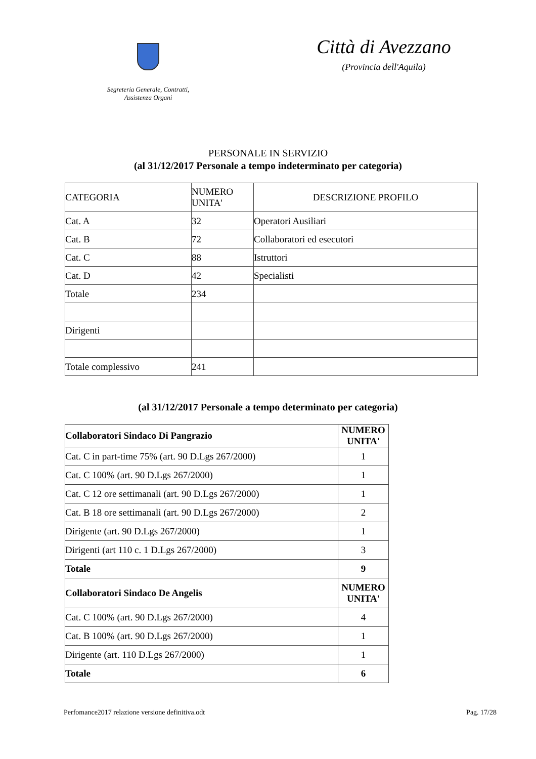Segreteria Generale, Contratti,
Assistenza Organi
Città di Avezzano
(Provincia dell'Aquila)
PERSONALE IN SERVIZIO
(al 31/12/2017 Personale a tempo indeterminato per categoria)
| CATEGORIA | NUMERO UNITA' | DESCRIZIONE PROFILO |
| Cat. A | 32 | Operatori Ausiliari |
| Cat. B | 72 | Collaboratori ed esecutori |
| Cat. C | 88 | Istruttori |
| Cat. D | 42 | Specialisti |
| Totale | 234 | |
| Dirigenti | | |
| Totale complessivo | 241 | |
(al 31/12/2017 Personale a tempo determinato per categoria)
| Collaboratori Sindaco Di Pangrazio | NUMERO UNITA' |
| Cat. C in part-time 75% (art. 90 D.Lgs 267/2000) | 1 |
| Cat. C 100% (art. 90 D.Lgs 267/2000) | 1 |
| Cat. C 12 ore settimanali (art. 90 D.Lgs 267/2000) | 1 |
| Cat. B 18 ore settimanali (art. 90 D.Lgs 267/2000) | 2 |
| Dirigente (art. 90 D.Lgs 267/2000) | 1 |
| Dirigenti (art 110 c. 1 D.Lgs 267/2000) | 3 |
| Totale | 9 |
| Collaboratori Sindaco De Angelis | NUMERO UNITA' |
| Cat. C 100% (art. 90 D.Lgs 267/2000) | 4 |
| Cat. B 100% (art. 90 D.Lgs 267/2000) | 1 |
| Dirigente (art. 110 D.Lgs 267/2000) | 1 |
| Totale | 6 |
Perfomance2017 relazione versione definitiva.odt Pag. 17/28